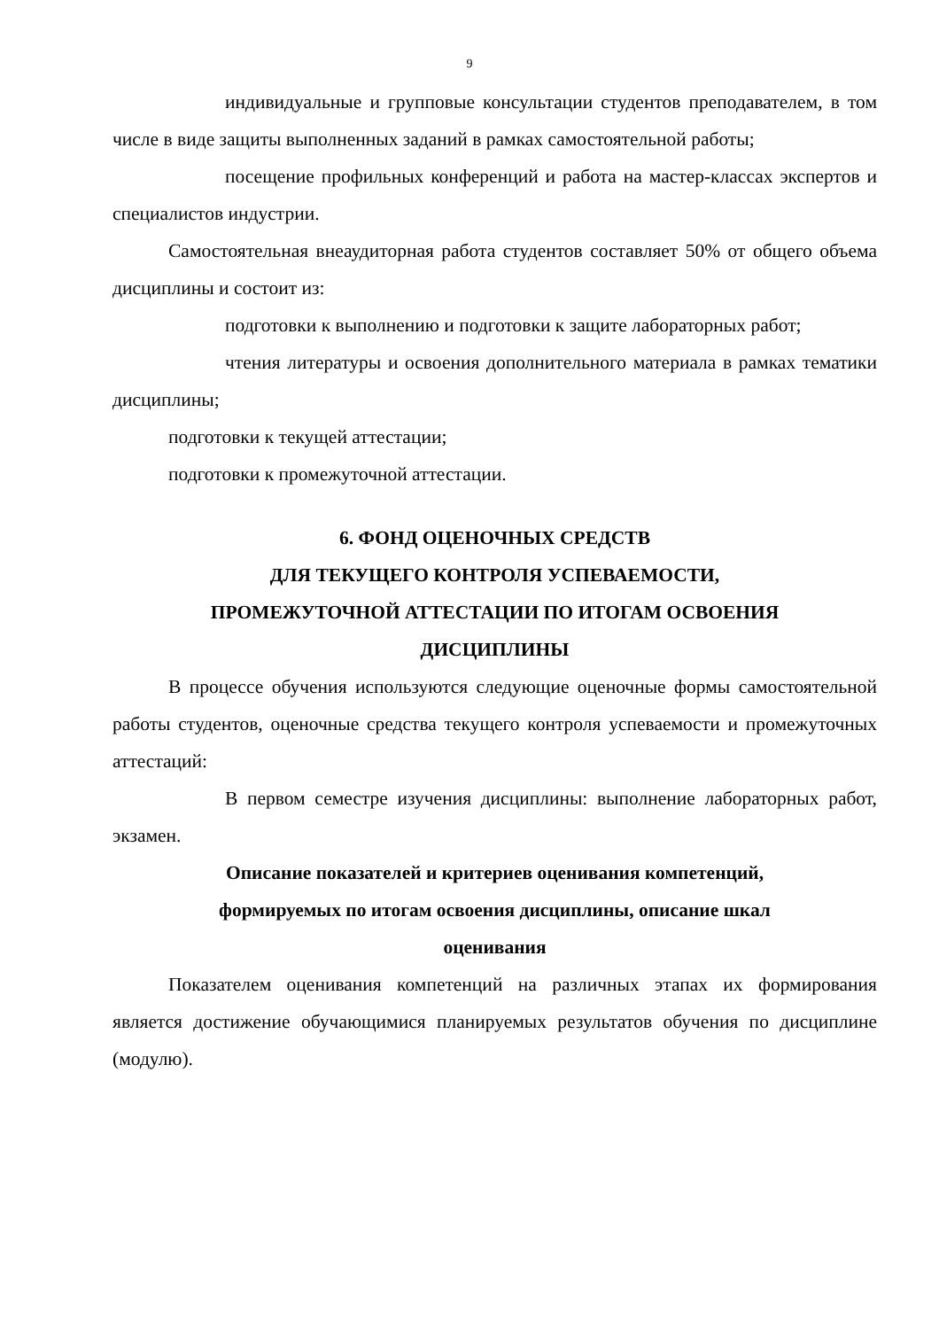9
индивидуальные и групповые консультации студентов преподавателем, в том числе в виде защиты выполненных заданий в рамках самостоятельной работы;
посещение профильных конференций и работа на мастер-классах экспертов и специалистов индустрии.
Самостоятельная внеаудиторная работа студентов составляет 50% от общего объема дисциплины и состоит из:
подготовки к выполнению и подготовки к защите лабораторных работ;
чтения литературы и освоения дополнительного материала в рамках тематики дисциплины;
подготовки к текущей аттестации;
подготовки к промежуточной аттестации.
6. ФОНД ОЦЕНОЧНЫХ СРЕДСТВ
ДЛЯ ТЕКУЩЕГО КОНТРОЛЯ УСПЕВАЕМОСТИ,
ПРОМЕЖУТОЧНОЙ АТТЕСТАЦИИ ПО ИТОГАМ ОСВОЕНИЯ
ДИСЦИПЛИНЫ
В процессе обучения используются следующие оценочные формы самостоятельной работы студентов, оценочные средства текущего контроля успеваемости и промежуточных аттестаций:
В первом семестре изучения дисциплины: выполнение лабораторных работ, экзамен.
Описание показателей и критериев оценивания компетенций,
формируемых по итогам освоения дисциплины, описание шкал
оценивания
Показателем оценивания компетенций на различных этапах их формирования является достижение обучающимися планируемых результатов обучения по дисциплине (модулю).